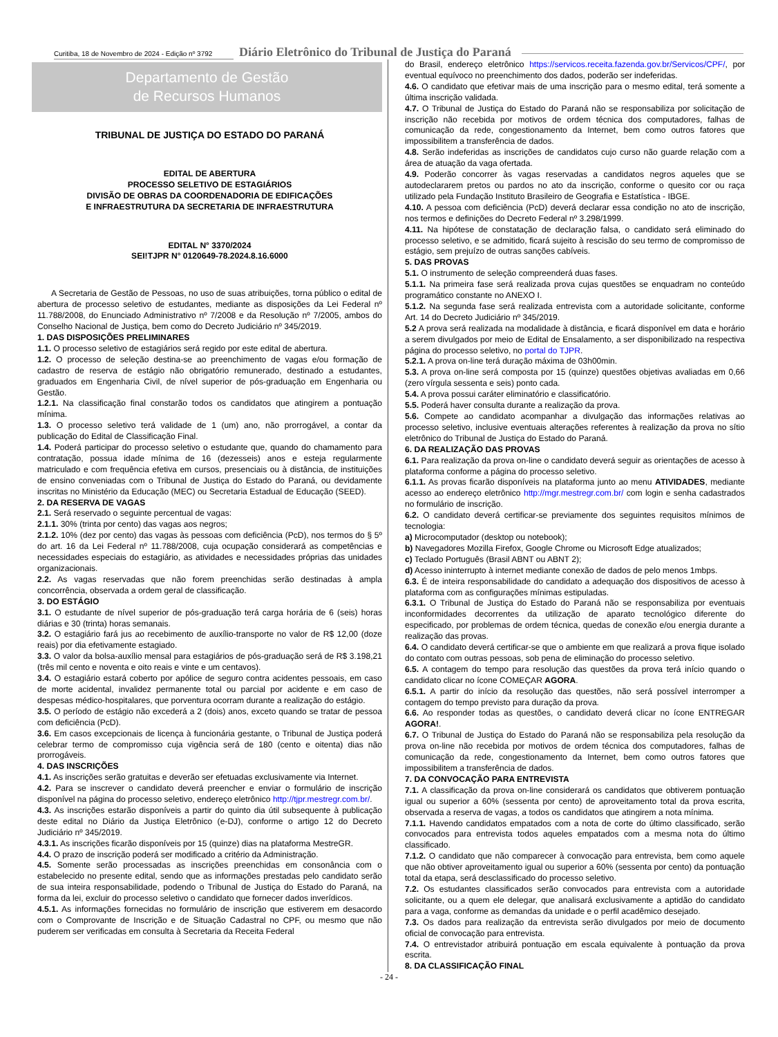Curitiba, 18 de Novembro de 2024 - Edição nº 3792
Diário Eletrônico do Tribunal de Justiça do Paraná
Departamento de Gestão
de Recursos Humanos
TRIBUNAL DE JUSTIÇA DO ESTADO DO PARANÁ
EDITAL DE ABERTURA
PROCESSO SELETIVO DE ESTAGIÁRIOS
DIVISÃO DE OBRAS DA COORDENADORIA DE EDIFICAÇÕES
E INFRAESTRUTURA DA SECRETARIA DE INFRAESTRUTURA
EDITAL N° 3370/2024
SEI!TJPR N° 0120649-78.2024.8.16.6000
A Secretaria de Gestão de Pessoas, no uso de suas atribuições, torna público o edital de abertura de processo seletivo de estudantes, mediante as disposições da Lei Federal nº 11.788/2008, do Enunciado Administrativo nº 7/2008 e da Resolução nº 7/2005, ambos do Conselho Nacional de Justiça, bem como do Decreto Judiciário nº 345/2019.
1. DAS DISPOSIÇÕES PRELIMINARES
1.1. O processo seletivo de estagiários será regido por este edital de abertura.
1.2. O processo de seleção destina-se ao preenchimento de vagas e/ou formação de cadastro de reserva de estágio não obrigatório remunerado, destinado a estudantes, graduados em Engenharia Civil, de nível superior de pós-graduação em Engenharia ou Gestão.
1.2.1. Na classificação final constarão todos os candidatos que atingirem a pontuação mínima.
1.3. O processo seletivo terá validade de 1 (um) ano, não prorrogável, a contar da publicação do Edital de Classificação Final.
1.4. Poderá participar do processo seletivo o estudante que, quando do chamamento para contratação, possua idade mínima de 16 (dezesseis) anos e esteja regularmente matriculado e com frequência efetiva em cursos, presenciais ou à distância, de instituições de ensino conveniadas com o Tribunal de Justiça do Estado do Paraná, ou devidamente inscritas no Ministério da Educação (MEC) ou Secretaria Estadual de Educação (SEED).
2. DA RESERVA DE VAGAS
2.1. Será reservado o seguinte percentual de vagas:
2.1.1. 30% (trinta por cento) das vagas aos negros;
2.1.2. 10% (dez por cento) das vagas às pessoas com deficiência (PcD), nos termos do § 5º do art. 16 da Lei Federal nº 11.788/2008, cuja ocupação considerará as competências e necessidades especiais do estagiário, as atividades e necessidades próprias das unidades organizacionais.
2.2. As vagas reservadas que não forem preenchidas serão destinadas à ampla concorrência, observada a ordem geral de classificação.
3. DO ESTÁGIO
3.1. O estudante de nível superior de pós-graduação terá carga horária de 6 (seis) horas diárias e 30 (trinta) horas semanais.
3.2. O estagiário fará jus ao recebimento de auxílio-transporte no valor de R$ 12,00 (doze reais) por dia efetivamente estagiado.
3.3. O valor da bolsa-auxílio mensal para estagiários de pós-graduação será de R$ 3.198,21 (três mil cento e noventa e oito reais e vinte e um centavos).
3.4. O estagiário estará coberto por apólice de seguro contra acidentes pessoais, em caso de morte acidental, invalidez permanente total ou parcial por acidente e em caso de despesas médico-hospitalares, que porventura ocorram durante a realização do estágio.
3.5. O período de estágio não excederá a 2 (dois) anos, exceto quando se tratar de pessoa com deficiência (PcD).
3.6. Em casos excepcionais de licença à funcionária gestante, o Tribunal de Justiça poderá celebrar termo de compromisso cuja vigência será de 180 (cento e oitenta) dias não prorrogáveis.
4. DAS INSCRIÇÕES
4.1. As inscrições serão gratuitas e deverão ser efetuadas exclusivamente via Internet.
4.2. Para se inscrever o candidato deverá preencher e enviar o formulário de inscrição disponível na página do processo seletivo, endereço eletrônico http://tjpr.mestregr.com.br/.
4.3. As inscrições estarão disponíveis a partir do quinto dia útil subsequente à publicação deste edital no Diário da Justiça Eletrônico (e-DJ), conforme o artigo 12 do Decreto Judiciário nº 345/2019.
4.3.1. As inscrições ficarão disponíveis por 15 (quinze) dias na plataforma MestreGR.
4.4. O prazo de inscrição poderá ser modificado a critério da Administração.
4.5. Somente serão processadas as inscrições preenchidas em consonância com o estabelecido no presente edital, sendo que as informações prestadas pelo candidato serão de sua inteira responsabilidade, podendo o Tribunal de Justiça do Estado do Paraná, na forma da lei, excluir do processo seletivo o candidato que fornecer dados inverídicos.
4.5.1. As informações fornecidas no formulário de inscrição que estiverem em desacordo com o Comprovante de Inscrição e de Situação Cadastral no CPF, ou mesmo que não puderem ser verificadas em consulta à Secretaria da Receita Federal
do Brasil, endereço eletrônico https://servicos.receita.fazenda.gov.br/Servicos/CPF/, por eventual equívoco no preenchimento dos dados, poderão ser indeferidas.
4.6. O candidato que efetivar mais de uma inscrição para o mesmo edital, terá somente a última inscrição validada.
4.7. O Tribunal de Justiça do Estado do Paraná não se responsabiliza por solicitação de inscrição não recebida por motivos de ordem técnica dos computadores, falhas de comunicação da rede, congestionamento da Internet, bem como outros fatores que impossibilitem a transferência de dados.
4.8. Serão indeferidas as inscrições de candidatos cujo curso não guarde relação com a área de atuação da vaga ofertada.
4.9. Poderão concorrer às vagas reservadas a candidatos negros aqueles que se autodeclararem pretos ou pardos no ato da inscrição, conforme o quesito cor ou raça utilizado pela Fundação Instituto Brasileiro de Geografia e Estatística - IBGE.
4.10. A pessoa com deficiência (PcD) deverá declarar essa condição no ato de inscrição, nos termos e definições do Decreto Federal nº 3.298/1999.
4.11. Na hipótese de constatação de declaração falsa, o candidato será eliminado do processo seletivo, e se admitido, ficará sujeito à rescisão do seu termo de compromisso de estágio, sem prejuízo de outras sanções cabíveis.
5. DAS PROVAS
5.1. O instrumento de seleção compreenderá duas fases.
5.1.1. Na primeira fase será realizada prova cujas questões se enquadram no conteúdo programático constante no ANEXO I.
5.1.2. Na segunda fase será realizada entrevista com a autoridade solicitante, conforme Art. 14 do Decreto Judiciário nº 345/2019.
5.2 A prova será realizada na modalidade à distância, e ficará disponível em data e horário a serem divulgados por meio de Edital de Ensalamento, a ser disponibilizado na respectiva página do processo seletivo, no portal do TJPR.
5.2.1. A prova on-line terá duração máxima de 03h00min.
5.3. A prova on-line será composta por 15 (quinze) questões objetivas avaliadas em 0,66 (zero vírgula sessenta e seis) ponto cada.
5.4. A prova possui caráter eliminatório e classificatório.
5.5. Poderá haver consulta durante a realização da prova.
5.6. Compete ao candidato acompanhar a divulgação das informações relativas ao processo seletivo, inclusive eventuais alterações referentes à realização da prova no sítio eletrônico do Tribunal de Justiça do Estado do Paraná.
6. DA REALIZAÇÃO DAS PROVAS
6.1. Para realização da prova on-line o candidato deverá seguir as orientações de acesso à plataforma conforme a página do processo seletivo.
6.1.1. As provas ficarão disponíveis na plataforma junto ao menu ATIVIDADES, mediante acesso ao endereço eletrônico http://mgr.mestregr.com.br/ com login e senha cadastrados no formulário de inscrição.
6.2. O candidato deverá certificar-se previamente dos seguintes requisitos mínimos de tecnologia:
a) Microcomputador (desktop ou notebook);
b) Navegadores Mozilla Firefox, Google Chrome ou Microsoft Edge atualizados;
c) Teclado Português (Brasil ABNT ou ABNT 2);
d) Acesso ininterrupto à internet mediante conexão de dados de pelo menos 1mbps.
6.3. É de inteira responsabilidade do candidato a adequação dos dispositivos de acesso à plataforma com as configurações mínimas estipuladas.
6.3.1. O Tribunal de Justiça do Estado do Paraná não se responsabiliza por eventuais inconformidades decorrentes da utilização de aparato tecnológico diferente do especificado, por problemas de ordem técnica, quedas de conexão e/ou energia durante a realização das provas.
6.4. O candidato deverá certificar-se que o ambiente em que realizará a prova fique isolado do contato com outras pessoas, sob pena de eliminação do processo seletivo.
6.5. A contagem do tempo para resolução das questões da prova terá início quando o candidato clicar no ícone COMEÇAR AGORA.
6.5.1. A partir do início da resolução das questões, não será possível interromper a contagem do tempo previsto para duração da prova.
6.6. Ao responder todas as questões, o candidato deverá clicar no ícone ENTREGAR AGORA!.
6.7. O Tribunal de Justiça do Estado do Paraná não se responsabiliza pela resolução da prova on-line não recebida por motivos de ordem técnica dos computadores, falhas de comunicação da rede, congestionamento da Internet, bem como outros fatores que impossibilitem a transferência de dados.
7. DA CONVOCAÇÃO PARA ENTREVISTA
7.1. A classificação da prova on-line considerará os candidatos que obtiverem pontuação igual ou superior a 60% (sessenta por cento) de aproveitamento total da prova escrita, observada a reserva de vagas, a todos os candidatos que atingirem a nota mínima.
7.1.1. Havendo candidatos empatados com a nota de corte do último classificado, serão convocados para entrevista todos aqueles empatados com a mesma nota do último classificado.
7.1.2. O candidato que não comparecer à convocação para entrevista, bem como aquele que não obtiver aproveitamento igual ou superior a 60% (sessenta por cento) da pontuação total da etapa, será desclassificado do processo seletivo.
7.2. Os estudantes classificados serão convocados para entrevista com a autoridade solicitante, ou a quem ele delegar, que analisará exclusivamente a aptidão do candidato para a vaga, conforme as demandas da unidade e o perfil acadêmico desejado.
7.3. Os dados para realização da entrevista serão divulgados por meio de documento oficial de convocação para entrevista.
7.4. O entrevistador atribuirá pontuação em escala equivalente à pontuação da prova escrita.
8. DA CLASSIFICAÇÃO FINAL
- 24 -